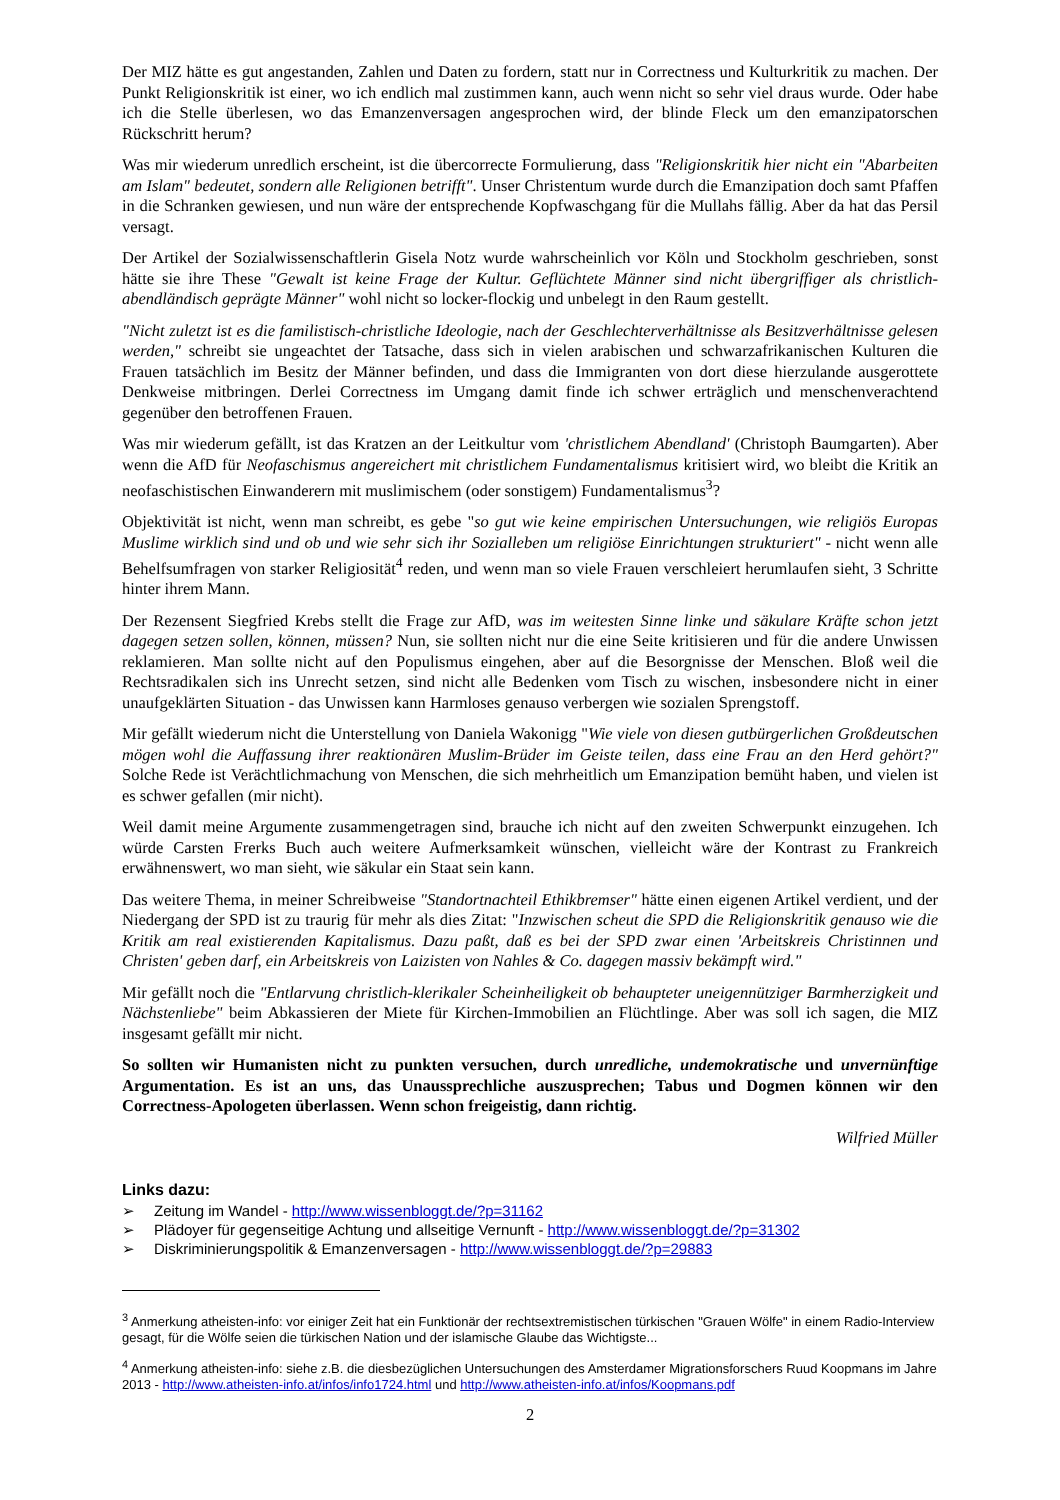Der MIZ hätte es gut angestanden, Zahlen und Daten zu fordern, statt nur in Correctness und Kulturkritik zu machen. Der Punkt Religionskritik ist einer, wo ich endlich mal zustimmen kann, auch wenn nicht so sehr viel draus wurde. Oder habe ich die Stelle überlesen, wo das Emanzenversagen angesprochen wird, der blinde Fleck um den emanzipatorschen Rückschritt herum?
Was mir wiederum unredlich erscheint, ist die übercorrecte Formulierung, dass "Religionskritik hier nicht ein "Abarbeiten am Islam" bedeutet, sondern alle Religionen betrifft". Unser Christentum wurde durch die Emanzipation doch samt Pfaffen in die Schranken gewiesen, und nun wäre der entsprechende Kopfwaschgang für die Mullahs fällig. Aber da hat das Persil versagt.
Der Artikel der Sozialwissenschaftlerin Gisela Notz wurde wahrscheinlich vor Köln und Stockholm geschrieben, sonst hätte sie ihre These "Gewalt ist keine Frage der Kultur. Geflüchtete Männer sind nicht übergriffiger als christlich-abendländisch geprägte Männer" wohl nicht so locker-flockig und unbelegt in den Raum gestellt.
"Nicht zuletzt ist es die familistisch-christliche Ideologie, nach der Geschlechterverhältnisse als Besitzverhältnisse gelesen werden," schreibt sie ungeachtet der Tatsache, dass sich in vielen arabischen und schwarzafrikanischen Kulturen die Frauen tatsächlich im Besitz der Männer befinden, und dass die Immigranten von dort diese hierzulande ausgerottete Denkweise mitbringen. Derlei Correctness im Umgang damit finde ich schwer erträglich und menschenverachtend gegenüber den betroffenen Frauen.
Was mir wiederum gefällt, ist das Kratzen an der Leitkultur vom 'christlichem Abendland' (Christoph Baumgarten). Aber wenn die AfD für Neofaschismus angereichert mit christlichem Fundamentalismus kritisiert wird, wo bleibt die Kritik an neofaschistischen Einwanderern mit muslimischem (oder sonstigem) Fundamentalismus<sup>3</sup>?
Objektivität ist nicht, wenn man schreibt, es gebe "so gut wie keine empirischen Untersuchungen, wie religiös Europas Muslime wirklich sind und ob und wie sehr sich ihr Sozialleben um religiöse Einrichtungen strukturiert" - nicht wenn alle Behelfsumfragen von starker Religiosität<sup>4</sup> reden, und wenn man so viele Frauen verschleiert herumlaufen sieht, 3 Schritte hinter ihrem Mann.
Der Rezensent Siegfried Krebs stellt die Frage zur AfD, was im weitesten Sinne linke und säkulare Kräfte schon jetzt dagegen setzen sollen, können, müssen? Nun, sie sollten nicht nur die eine Seite kritisieren und für die andere Unwissen reklamieren. Man sollte nicht auf den Populismus eingehen, aber auf die Besorgnisse der Menschen. Bloß weil die Rechtsradikalen sich ins Unrecht setzen, sind nicht alle Bedenken vom Tisch zu wischen, insbesondere nicht in einer unaufgeklärten Situation - das Unwissen kann Harmloses genauso verbergen wie sozialen Sprengstoff.
Mir gefällt wiederum nicht die Unterstellung von Daniela Wakonigg "Wie viele von diesen gutbürgerlichen Großdeutschen mögen wohl die Auffassung ihrer reaktionären Muslim-Brüder im Geiste teilen, dass eine Frau an den Herd gehört?" Solche Rede ist Verächtlichmachung von Menschen, die sich mehrheitlich um Emanzipation bemüht haben, und vielen ist es schwer gefallen (mir nicht).
Weil damit meine Argumente zusammengetragen sind, brauche ich nicht auf den zweiten Schwerpunkt einzugehen. Ich würde Carsten Frerks Buch auch weitere Aufmerksamkeit wünschen, vielleicht wäre der Kontrast zu Frankreich erwähnenswert, wo man sieht, wie säkular ein Staat sein kann.
Das weitere Thema, in meiner Schreibweise "Standortnachteil Ethikbremser" hätte einen eigenen Artikel verdient, und der Niedergang der SPD ist zu traurig für mehr als dies Zitat: "Inzwischen scheut die SPD die Religionskritik genauso wie die Kritik am real existierenden Kapitalismus. Dazu paßt, daß es bei der SPD zwar einen 'Arbeitskreis Christinnen und Christen' geben darf, ein Arbeitskreis von Laizisten von Nahles & Co. dagegen massiv bekämpft wird."
Mir gefällt noch die "Entlarvung christlich-klerikaler Scheinheiligkeit ob behaupteter uneigennütziger Barmherzigkeit und Nächstenliebe" beim Abkassieren der Miete für Kirchen-Immobilien an Flüchtlinge. Aber was soll ich sagen, die MIZ insgesamt gefällt mir nicht.
So sollten wir Humanisten nicht zu punkten versuchen, durch unredliche, undemokratische und unvernünftige Argumentation. Es ist an uns, das Unaussprechliche auszusprechen; Tabus und Dogmen können wir den Correctness-Apologeten überlassen. Wenn schon freigeistig, dann richtig.
Wilfried Müller
Links dazu:
➢ Zeitung im Wandel - http://www.wissenbloggt.de/?p=31162
➢ Plädoyer für gegenseitige Achtung und allseitige Vernunft - http://www.wissenbloggt.de/?p=31302
➢ Diskriminierungspolitik & Emanzenversagen - http://www.wissenbloggt.de/?p=29883
<sup>3</sup> Anmerkung atheisten-info: vor einiger Zeit hat ein Funktionär der rechtsextremistischen türkischen "Grauen Wölfe" in einem Radio-Interview gesagt, für die Wölfe seien die türkischen Nation und der islamische Glaube das Wichtigste...
<sup>4</sup> Anmerkung atheisten-info: siehe z.B. die diesbezüglichen Untersuchungen des Amsterdamer Migrationsforschers Ruud Koopmans im Jahre 2013 - http://www.atheisten-info.at/infos/info1724.html und http://www.atheisten-info.at/infos/Koopmans.pdf
2